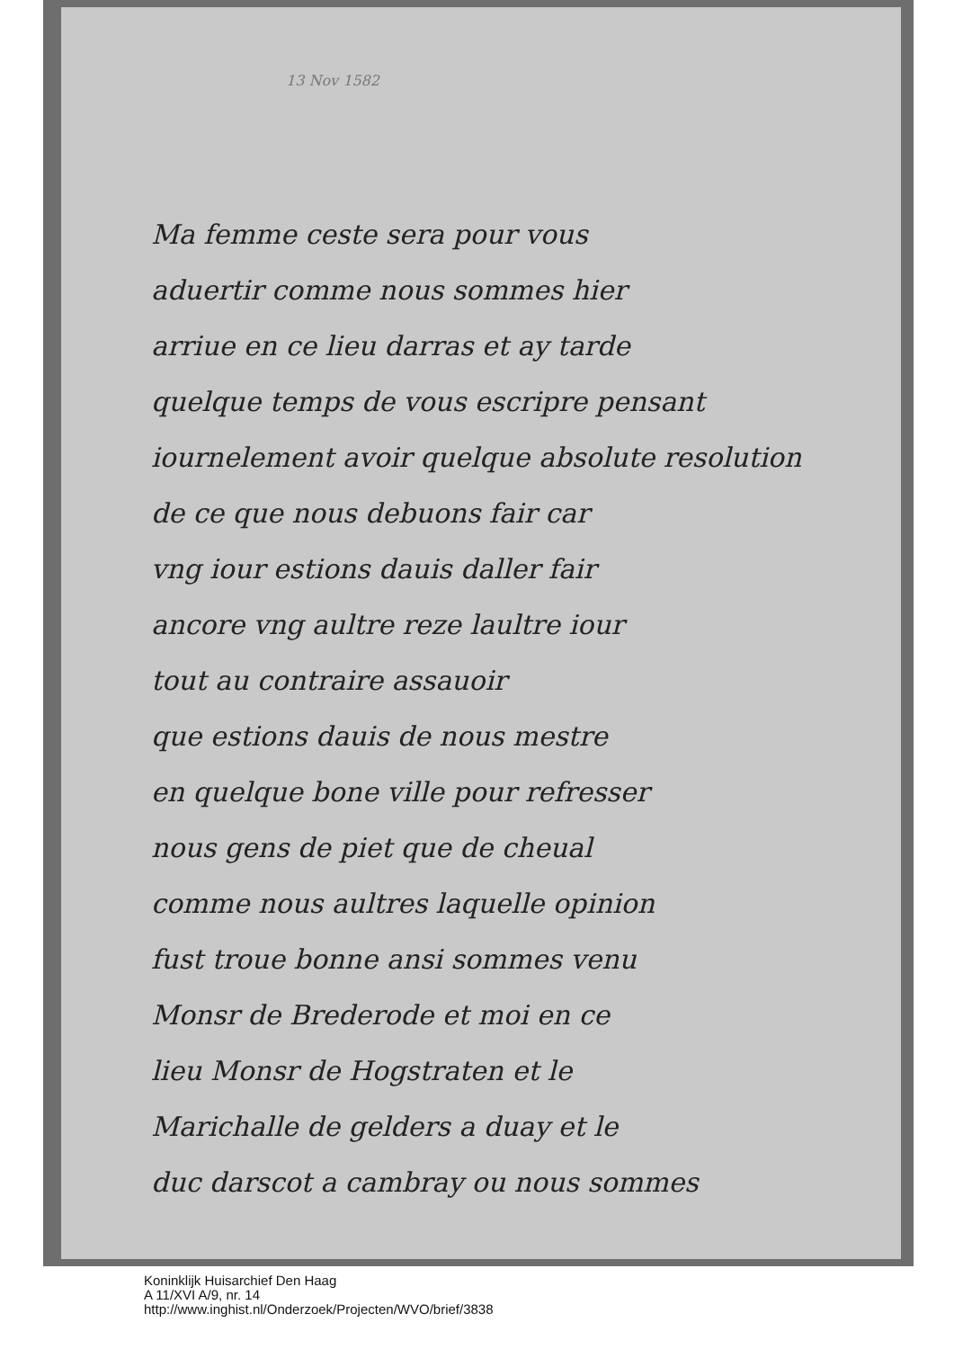13 Nov 1582
Ma femme ceste sera pour vous
aduertir comme nous sommes hier
arriue en ce lieu darras et ay tarde
quelque temps de vous escripre pensant
iournelement avoir quelque absolute resolution
de ce que nous debuons fair car
vng iour estions dauis daller fair
ancore vng aultre reze laultre iour
tout au contraire assauoir
que estions dauis de nous mestre
en quelque bone ville pour refresser
nous gens de piet que de cheual
comme nous aultres laquelle opinion
fust troue bonne ansi sommes venu
Monsr de Brederode et moi en ce
lieu Monsr de Hogstraten et le
Marichalle de gelders a duay et le
duc darscot a cambray ou nous sommes
Koninklijk Huisarchief Den Haag
A 11/XVI A/9, nr. 14
http://www.inghist.nl/Onderzoek/Projecten/WVO/brief/3838